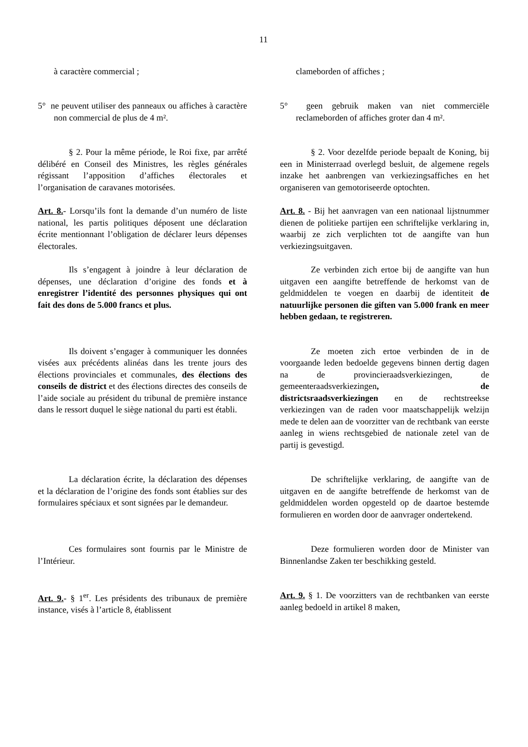11
à caractère commercial ; clameborden of affiches ;
5° ne peuvent utiliser des panneaux ou affiches à caractère non commercial de plus de 4 m².
5° geen gebruik maken van niet commerciële reclameborden of affiches groter dan 4 m².
§ 2. Pour la même période, le Roi fixe, par arrêté délibéré en Conseil des Ministres, les règles générales régissant l’apposition d’affiches électorales et l’organisation de caravanes motorisées.
§ 2. Voor dezelfde periode bepaalt de Koning, bij een in Ministerraad overlegd besluit, de algemene regels inzake het aanbrengen van verkiezingsaffiches en het organiseren van gemotoriseerde optochten.
Art. 8.- Lorsqu’ils font la demande d’un numéro de liste national, les partis politiques déposent une déclaration écrite mentionnant l’obligation de déclarer leurs dépenses électorales.
Art. 8. - Bij het aanvragen van een nationaal lijstnummer dienen de politieke partijen een schriftelijke verklaring in, waarbij ze zich verplichten tot de aangifte van hun verkiezingsuitgaven.
Ils s’engagent à joindre à leur déclaration de dépenses, une déclaration d’origine des fonds et à enregistrer l’identité des personnes physiques qui ont fait des dons de 5.000 francs et plus.
Ze verbinden zich ertoe bij de aangifte van hun uitgaven een aangifte betreffende de herkomst van de geldmiddelen te voegen en daarbij de identiteit de natuurlijke personen die giften van 5.000 frank en meer hebben gedaan, te registreren.
Ils doivent s’engager à communiquer les données visées aux précédents alinéas dans les trente jours des élections provinciales et communales, des élections des conseils de district et des élections directes des conseils de l’aide sociale au président du tribunal de première instance dans le ressort duquel le siège national du parti est établi.
Ze moeten zich ertoe verbinden de in de voorgaande leden bedoelde gegevens binnen dertig dagen na de provincieraadsverkiezingen, de gemeenteraadsverkiezingen, de districtsraadsverkiezingen en de rechtstreekse verkiezingen van de raden voor maatschappelijk welzijn mede te delen aan de voorzitter van de rechtbank van eerste aanleg in wiens rechtsgebied de nationale zetel van de partij is gevestigd.
La déclaration écrite, la déclaration des dépenses et la déclaration de l’origine des fonds sont établies sur des formulaires spéciaux et sont signées par le demandeur.
De schriftelijke verklaring, de aangifte van de uitgaven en de aangifte betreffende de herkomst van de geldmiddelen worden opgesteld op de daartoe bestemde formulieren en worden door de aanvrager ondertekend.
Ces formulaires sont fournis par le Ministre de l’Intérieur.
Deze formulieren worden door de Minister van Binnenlandse Zaken ter beschikking gesteld.
Art. 9.- § 1<sup>er</sup>. Les présidents des tribunaux de première instance, visés à l’article 8, établissent
Art. 9. § 1. De voorzitters van de rechtbanken van eerste aanleg bedoeld in artikel 8 maken,